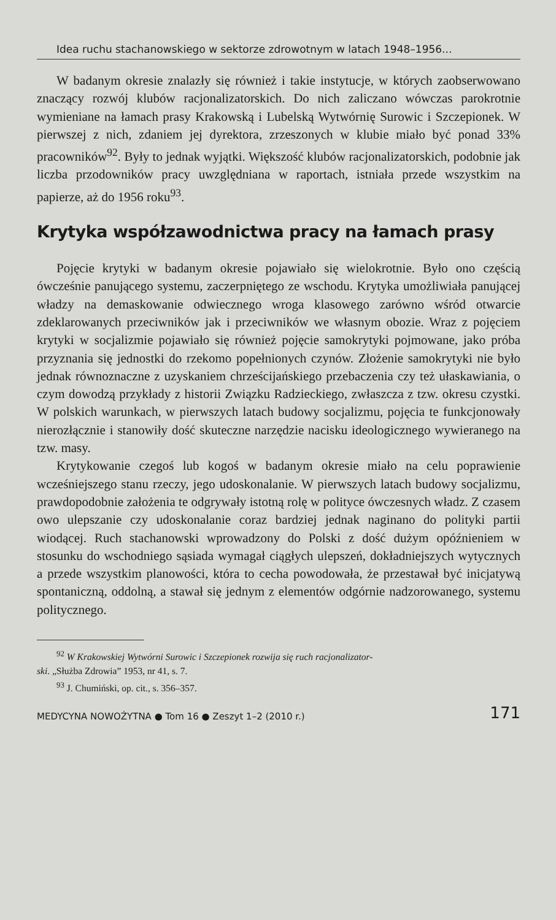Idea ruchu stachanowskiego w sektorze zdrowotnym w latach 1948–1956...
W badanym okresie znalazły się również i takie instytucje, w których zaobserwowano znaczący rozwój klubów racjonalizatorskich. Do nich zaliczano wówczas parokrotnie wymieniane na łamach prasy Krakowską i Lubelską Wytwórnię Surowic i Szczepionek. W pierwszej z nich, zdaniem jej dyrektora, zrzeszonych w klubie miało być ponad 33% pracowników<sup>92</sup>. Były to jednak wyjątki. Większość klubów racjonalizatorskich, podobnie jak liczba przodowników pracy uwzględniana w raportach, istniała przede wszystkim na papierze, aż do 1956 roku<sup>93</sup>.
Krytyka współzawodnictwa pracy na łamach prasy
Pojęcie krytyki w badanym okresie pojawiało się wielokrotnie. Było ono częścią ówcześnie panującego systemu, zaczerpniętego ze wschodu. Krytyka umożliwiała panującej władzy na demaskowanie odwiecznego wroga klasowego zarówno wśród otwarcie zdeklarowanych przeciwników jak i przeciwników we własnym obozie. Wraz z pojęciem krytyki w socjalizmie pojawiało się również pojęcie samokrytyki pojmowane, jako próba przyznania się jednostki do rzekomo popełnionych czynów. Złożenie samokrytyki nie było jednak równoznaczne z uzyskaniem chrześcijańskiego przebaczenia czy też ułaskawiania, o czym dowodzą przykłady z historii Związku Radzieckiego, zwłaszcza z tzw. okresu czystki. W polskich warunkach, w pierwszych latach budowy socjalizmu, pojęcia te funkcjonowały nierozłącznie i stanowiły dość skuteczne narzędzie nacisku ideologicznego wywieranego na tzw. masy.
Krytykowanie czegoś lub kogoś w badanym okresie miało na celu poprawienie wcześniejszego stanu rzeczy, jego udoskonalanie. W pierwszych latach budowy socjalizmu, prawdopodobnie założenia te odgrywały istotną rolę w polityce ówczesnych władz. Z czasem owo ulepszanie czy udoskonalanie coraz bardziej jednak naginano do polityki partii wiodącej. Ruch stachanowski wprowadzony do Polski z dość dużym opóźnieniem w stosunku do wschodniego sąsiada wymagał ciągłych ulepszeń, dokładniejszych wytycznych a przede wszystkim planowości, która to cecha powodowała, że przestawał być inicjatywą spontaniczną, oddolną, a stawał się jednym z elementów odgórnie nadzorowanego, systemu politycznego.
<sup>92</sup> W Krakowskiej Wytwórni Surowic i Szczepionek rozwija się ruch racjonalizator-
ski. „Służba Zdrowia” 1953, nr 41, s. 7.
<sup>93</sup> J. Chumiński, op. cit., s. 356–357.
MEDYCYNA NOWOŻYTNA ● Tom 16 ● Zeszyt 1–2 (2010 r.) 171